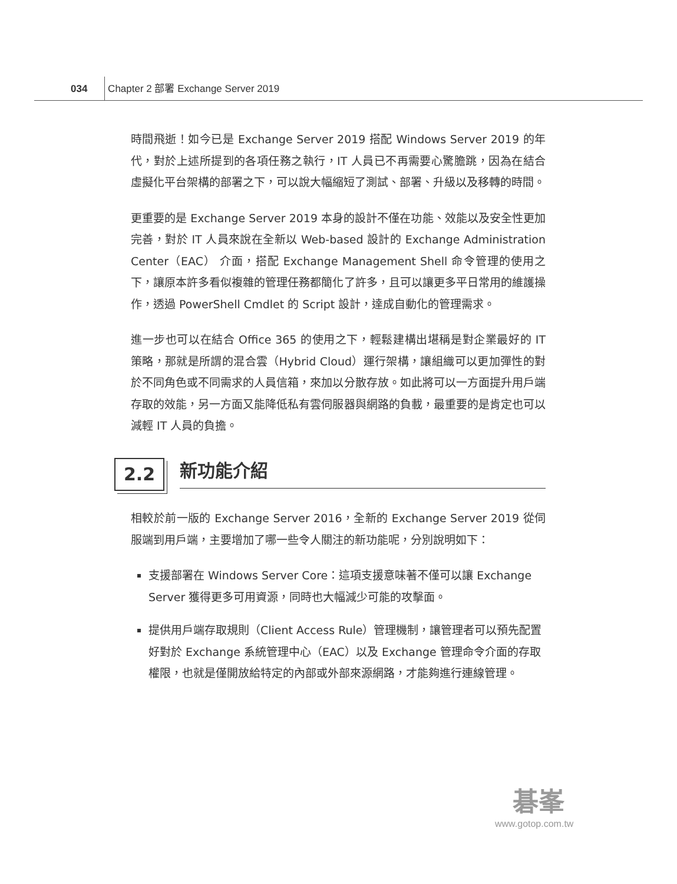034 Chapter 2 部署 Exchange Server 2019
時間飛逝！如今已是 Exchange Server 2019 搭配 Windows Server 2019 的年代，對於上述所提到的各項任務之執行，IT 人員已不再需要心驚膽跳，因為在結合虛擬化平台架構的部署之下，可以說大幅縮短了測試、部署、升級以及移轉的時間。
更重要的是 Exchange Server 2019 本身的設計不僅在功能、效能以及安全性更加完善，對於 IT 人員來說在全新以 Web-based 設計的 Exchange Administration Center（EAC） 介面，搭配 Exchange Management Shell 命令管理的使用之下，讓原本許多看似複雜的管理任務都簡化了許多，且可以讓更多平日常用的維護操作，透過 PowerShell Cmdlet 的 Script 設計，達成自動化的管理需求。
進一步也可以在結合 Office 365 的使用之下，輕鬆建構出堪稱是對企業最好的 IT 策略，那就是所謂的混合雲（Hybrid Cloud）運行架構，讓組織可以更加彈性的對於不同角色或不同需求的人員信箱，來加以分散存放。如此將可以一方面提升用戶端存取的效能，另一方面又能降低私有雲伺服器與網路的負載，最重要的是肯定也可以減輕 IT 人員的負擔。
2.2 新功能介紹
相較於前一版的 Exchange Server 2016，全新的 Exchange Server 2019 從伺服端到用戶端，主要增加了哪一些令人關注的新功能呢，分別說明如下：
支援部署在 Windows Server Core：這項支援意味著不僅可以讓 Exchange Server 獲得更多可用資源，同時也大幅減少可能的攻擊面。
提供用戶端存取規則（Client Access Rule）管理機制，讓管理者可以預先配置好對於 Exchange 系統管理中心（EAC）以及 Exchange 管理命令介面的存取權限，也就是僅開放給特定的內部或外部來源網路，才能夠進行連線管理。
碁峯
www.gotop.com.tw